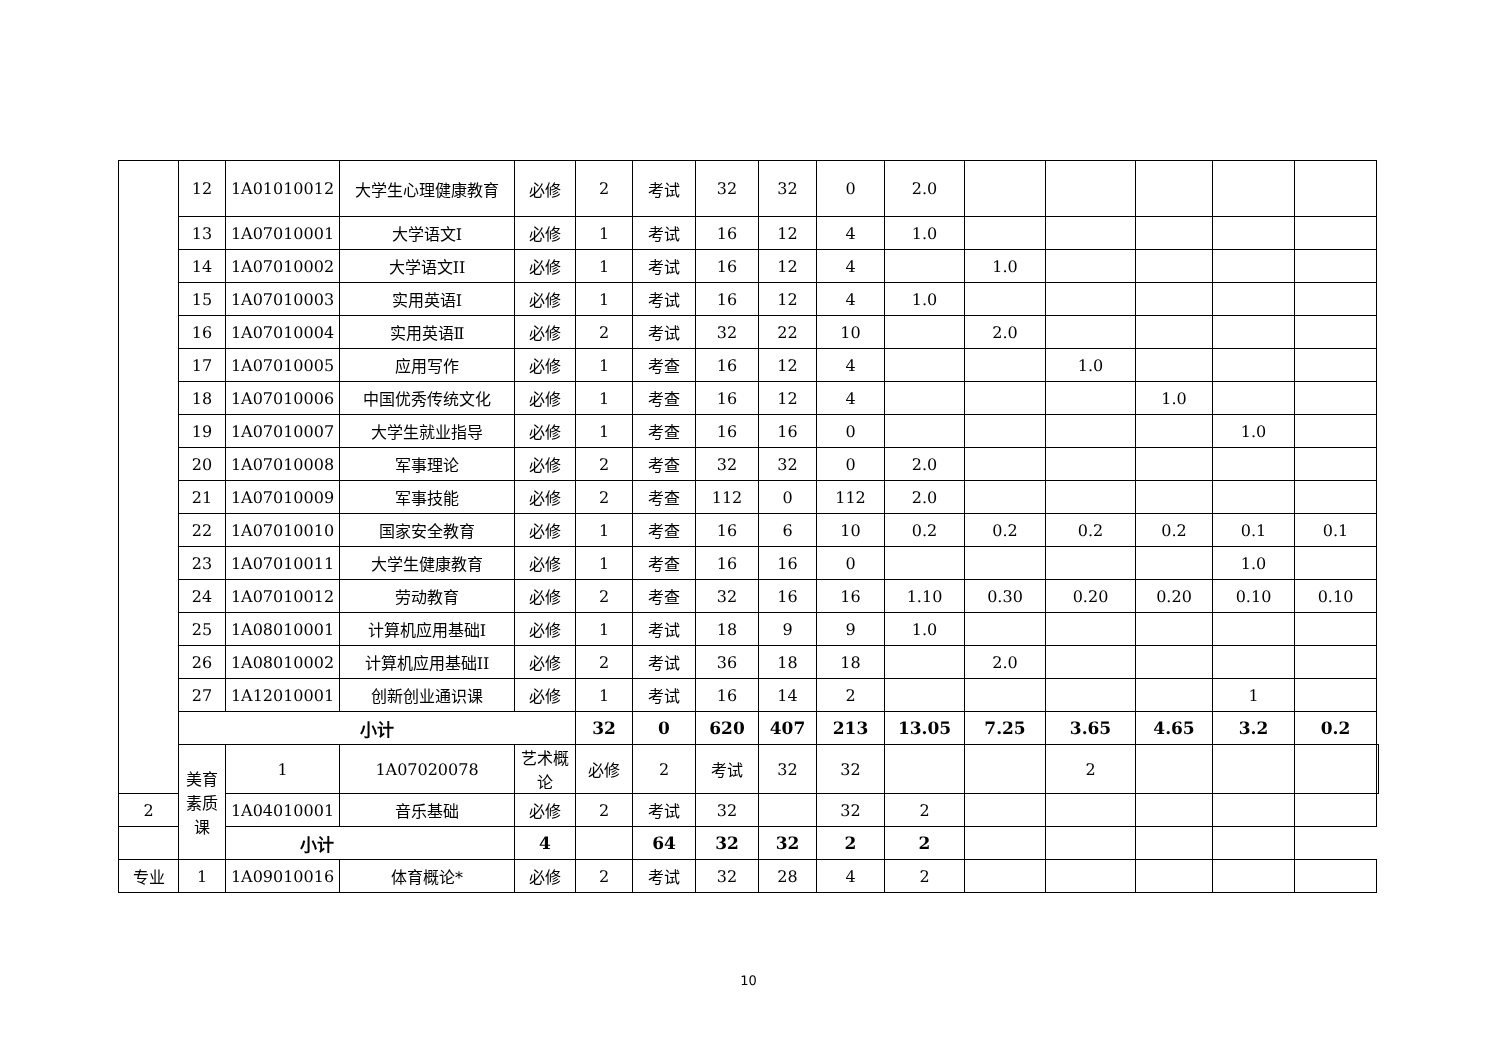| | 12 | 1A01010012 | 大学生心理健康教育 | 必修 | 2 | 考试 | 32 | 32 | 0 | 2.0 | | | | | | |
| | 13 | 1A07010001 | 大学语文Ⅰ | 必修 | 1 | 考试 | 16 | 12 | 4 | 1.0 | | | | | | |
| | 14 | 1A07010002 | 大学语文II | 必修 | 1 | 考试 | 16 | 12 | 4 | | 1.0 | | | | | |
| | 15 | 1A07010003 | 实用英语Ⅰ | 必修 | 1 | 考试 | 16 | 12 | 4 | 1.0 | | | | | | |
| | 16 | 1A07010004 | 实用英语Ⅱ | 必修 | 2 | 考试 | 32 | 22 | 10 | | 2.0 | | | | | |
| | 17 | 1A07010005 | 应用写作 | 必修 | 1 | 考查 | 16 | 12 | 4 | | | 1.0 | | | | |
| | 18 | 1A07010006 | 中国优秀传统文化 | 必修 | 1 | 考查 | 16 | 12 | 4 | | | | 1.0 | | | |
| | 19 | 1A07010007 | 大学生就业指导 | 必修 | 1 | 考查 | 16 | 16 | 0 | | | | | 1.0 | | |
| | 20 | 1A07010008 | 军事理论 | 必修 | 2 | 考查 | 32 | 32 | 0 | 2.0 | | | | | | |
| | 21 | 1A07010009 | 军事技能 | 必修 | 2 | 考查 | 112 | 0 | 112 | 2.0 | | | | | | |
| | 22 | 1A07010010 | 国家安全教育 | 必修 | 1 | 考查 | 16 | 6 | 10 | 0.2 | 0.2 | 0.2 | 0.2 | 0.1 | 0.1 | |
| | 23 | 1A07010011 | 大学生健康教育 | 必修 | 1 | 考查 | 16 | 16 | 0 | | | | | 1.0 | | |
| | 24 | 1A07010012 | 劳动教育 | 必修 | 2 | 考查 | 32 | 16 | 16 | 1.10 | 0.30 | 0.20 | 0.20 | 0.10 | 0.10 | |
| | 25 | 1A08010001 | 计算机应用基础Ⅰ | 必修 | 1 | 考试 | 18 | 9 | 9 | 1.0 | | | | | | |
| | 26 | 1A08010002 | 计算机应用基础II | 必修 | 2 | 考试 | 36 | 18 | 18 | | 2.0 | | | | | |
| | 27 | 1A12010001 | 创新创业通识课 | 必修 | 1 | 考试 | 16 | 14 | 2 | | | | | 1 | | |
| | 小计 | | | | 32 | 0 | 620 | 407 | 213 | 13.05 | 7.25 | 3.65 | 4.65 | 3.2 | 0.2 | |
| | 美育 素质 课 | 1 | 1A07020078 | 艺术概论 | 必修 | 2 | 考试 | 32 | 32 | | | 2 | | | | |
| 2 | | 1A04010001 | 音乐基础 | 必修 | 2 | 考试 | 32 | | 32 | 2 | | | | | | |
| 小计 | | | | 4 | | 64 | 32 | 32 | 2 | 2 | | | | | | |
| 专业 | 1 | 1A09010016 | 体育概论* | 必修 | 2 | 考试 | 32 | 28 | 4 | 2 | | | | | | |
10